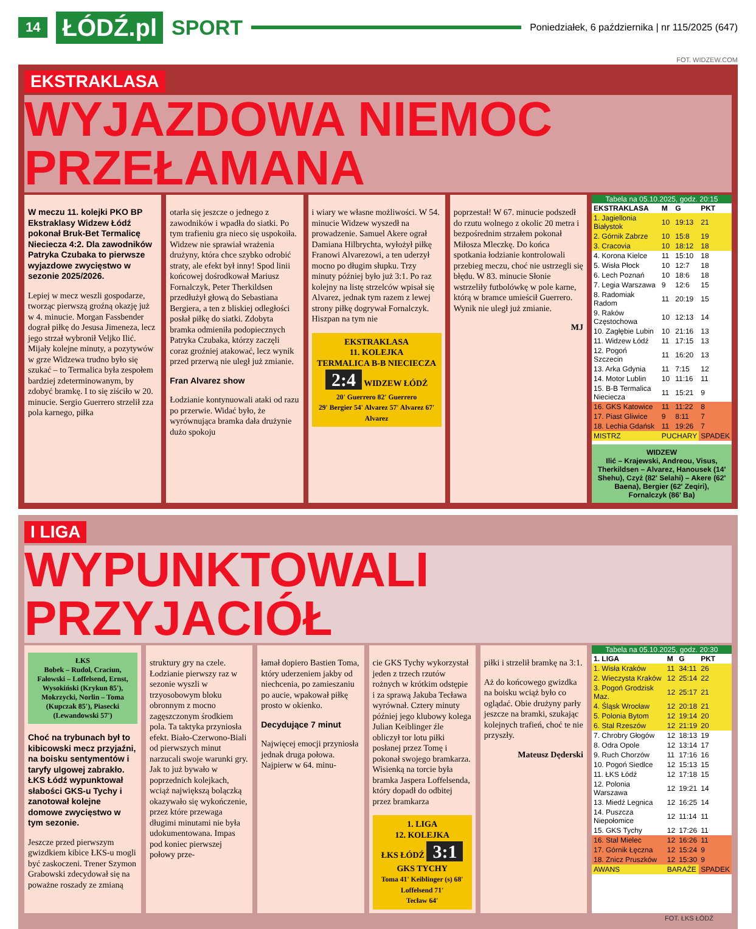14 ŁÓDŹ.pl SPORT Poniedziałek, 6 października | nr 115/2025 (647)
FOT. WIDZEW.COM
EKSTRAKLASA
WYJAZDOWA NIEMOC PRZEŁAMANA
W meczu 11. kolejki PKO BP Ekstraklasy Widzew Łódź pokonał Bruk-Bet Termalicę Nieciecza 4:2. Dla zawodników Patryka Czubaka to pierwsze wyjazdowe zwycięstwo w sezonie 2025/2026.
Lepiej w mecz weszli gospodarze, tworząc pierwszą groźną okazję już w 4. minucie. Morgan Fassbender dograł piłkę do Jesusa Jimeneza, lecz jego strzał wybronił Veljko Ilić. Mijały kolejne minuty, a pozytywów w grze Widzewa trudno było się szukać – to Termalica była zespołem bardziej zdeterminowanym, by zdobyć bramkę. I to się ziściło w 20. minucie. Sergio Guerrero strzelił zza pola karnego, piłka
otarła się jeszcze o jednego z zawodników i wpadła do siatki. Po tym trafieniu gra nieco się uspokoiła. Widzew nie sprawiał wrażenia drużyny, która chce szybko odrobić straty, ale efekt był inny! Spod linii końcowej dośrodkował Mariusz Fornalczyk, Peter Therkildsen przedłużył głową do Sebastiana Bergiera, a ten z bliskiej odległości posłał piłkę do siatki. Zdobyta bramka odmieniła podopiecznych Patryka Czubaka, którzy zaczęli coraz groźniej atakować, lecz wynik przed przerwą nie uległ już zmianie.
Fran Alvarez show
Łodzianie kontynuowali ataki od razu po przerwie. Widać było, że wyrównująca bramka dała drużynie dużo spokoju
i wiary we własne możliwości. W 54. minucie Widzew wyszedł na prowadzenie. Samuel Akere ograł Damiana Hilbrychta, wyłożył piłkę Franowi Alvarezowi, a ten uderzył mocno po długim słupku. Trzy minuty później było już 3:1. Po raz kolejny na listę strzelców wpisał się Alvarez, jednak tym razem z lewej strony piłkę dogrywał Fornalczyk. Hiszpan na tym nie
EKSTRAKLASA
11. KOLEJKA
TERMALICA B-B NIECIECZA 2:4 WIDZEW ŁÓDŹ
20' Guerrero 82' Guerrero
29' Bergier 54' Alvarez 57' Alvarez 67' Alvarez
poprzestał! W 67. minucie podszedł do rzutu wolnego z okolic 20 metra i bezpośrednim strzałem pokonał Miłosza Mleczkę. Do końca spotkania łodzianie kontrolowali przebieg meczu, choć nie ustrzegli się błędu. W 83. minucie Słonie wstrzeliły futbolówkę w pole karne, którą w bramce umieścił Guerrero. Wynik nie uległ już zmianie.
MJ
Tabela na 05.10.2025, godz. 20:15
| EKSTRAKLASA | M | G | PKT |
| --- | --- | --- | --- |
| 1. Jagiellonia Białystok | 10 | 19:13 | 21 |
| 2. Górnik Zabrze | 10 | 15:8 | 19 |
| 3. Cracovia | 10 | 18:12 | 18 |
| 4. Korona Kielce | 11 | 15:10 | 18 |
| 5. Wisła Płock | 10 | 12:7 | 18 |
| 6. Lech Poznań | 10 | 18:6 | 18 |
| 7. Legia Warszawa | 9 | 12:6 | 15 |
| 8. Radomiak Radom | 11 | 20:19 | 15 |
| 9. Raków Częstochowa | 10 | 12:13 | 14 |
| 10. Zagłębie Lubin | 10 | 21:16 | 13 |
| 11. Widzew Łódź | 11 | 17:15 | 13 |
| 12. Pogoń Szczecin | 11 | 16:20 | 13 |
| 13. Arka Gdynia | 11 | 7:15 | 12 |
| 14. Motor Lublin | 10 | 11:16 | 11 |
| 15. B-B Termalica Nieciecza | 11 | 15:21 | 9 |
| 16. GKS Katowice | 11 | 11:22 | 8 |
| 17. Piast Gliwice | 9 | 8:11 | 7 |
| 18. Lechia Gdańsk | 11 | 19:26 | 7 |
| MISTRZ | PUCHARY | | SPADEK |
WIDZEW
Ilić – Krajewski, Andreou, Visus, Therkildsen – Alvarez, Hanousek (14' Shehu), Czyż (82' Selahi) – Akere (62' Baena), Bergier (62' Zeqiri), Fornalczyk (86' Ba)
I LIGA
WYPUNKTOWALI PRZYJACIÓŁ
ŁKS
Bobek – Rudol, Craciun, Fałowski – Loffelsend, Ernst, Wysokiński (Krykun 85'), Mokrzycki, Norlin – Toma (Kupczak 85'), Piasecki (Lewandowski 57')
Choć na trybunach był to kibicowski mecz przyjaźni, na boisku sentymentów i taryfy ulgowej zabrakło. ŁKS Łódź wypunktował słabości GKS-u Tychy i zanotował kolejne domowe zwycięstwo w tym sezonie.
Jeszcze przed pierwszym gwizdkiem kibice ŁKS-u mogli być zaskoczeni. Trener Szymon Grabowski zdecydował się na poważne roszady ze zmianą
struktury gry na czele. Łodzianie pierwszy raz w sezonie wyszli w trzyosobowym bloku obronnym z mocno zagęszczonym środkiem pola. Ta taktyka przyniosła efekt. Biało-Czerwono-Biali od pierwszych minut narzucali swoje warunki gry. Jak to już bywało w poprzednich kolejkach, wciąż największą bolączką okazywało się wykończenie, przez które przewaga długimi minutami nie była udokumentowana. Impas pod koniec pierwszej połowy prze-
łamał dopiero Bastien Toma, który uderzeniem jakby od niechcenia, po zamieszaniu po aucie, wpakował piłkę prosto w okienko.
Decydujące 7 minut
Najwięcej emocji przyniosła jednak druga połowa. Najpierw w 64. minu-
cie GKS Tychy wykorzystał jeden z trzech rzutów rożnych w krótkim odstępie i za sprawą Jakuba Tecława wyrównał. Cztery minuty później jego klubowy kolega Julian Keiblinger źle obliczył tor lotu piłki posłanej przez Tomę i pokonał swojego bramkarza. Wisienką na torcie była bramka Jaspera Loffelsenda, który dopadł do odbitej przez bramkarza
1. LIGA
12. KOLEJKA
ŁKS ŁÓDŹ 3:1 GKS TYCHY
Toma 41' Keiblinger (s) 68' Loffelsend 71'
Tecław 64'
piłki i strzelił bramkę na 3:1.
Aż do końcowego gwizdka na boisku wciąż było co oglądać. Obie drużyny parły jeszcze na bramki, szukając kolejnych trafień, choć te nie przyszły.
Mateusz Dęderski
Tabela na 05.10.2025, godz. 20:30
| 1. LIGA | M | G | PKT |
| --- | --- | --- | --- |
| 1. Wisła Kraków | 11 | 34:11 | 26 |
| 2. Wieczysta Kraków | 12 | 25:14 | 22 |
| 3. Pogoń Grodzisk Maz. | 12 | 25:17 | 21 |
| 4. Śląsk Wrocław | 12 | 20:18 | 21 |
| 5. Polonia Bytom | 12 | 19:14 | 20 |
| 6. Stal Rzeszów | 12 | 21:19 | 20 |
| 7. Chrobry Głogów | 12 | 18:13 | 19 |
| 8. Odra Opole | 12 | 13:14 | 17 |
| 9. Ruch Chorzów | 11 | 17:16 | 16 |
| 10. Pogoń Siedlce | 12 | 15:13 | 15 |
| 11. ŁKS Łódź | 12 | 17:18 | 15 |
| 12. Polonia Warszawa | 12 | 19:21 | 14 |
| 13. Miedź Legnica | 12 | 16:25 | 14 |
| 14. Puszcza Niepołomice | 12 | 11:14 | 11 |
| 15. GKS Tychy | 12 | 17:26 | 11 |
| 16. Stal Mielec | 12 | 16:26 | 11 |
| 17. Górnik Łęczna | 12 | 15:24 | 9 |
| 18. Znicz Pruszków | 12 | 15:30 | 9 |
| AWANS | BARAŻE | | SPADEK |
FOT. ŁKS ŁÓDŹ